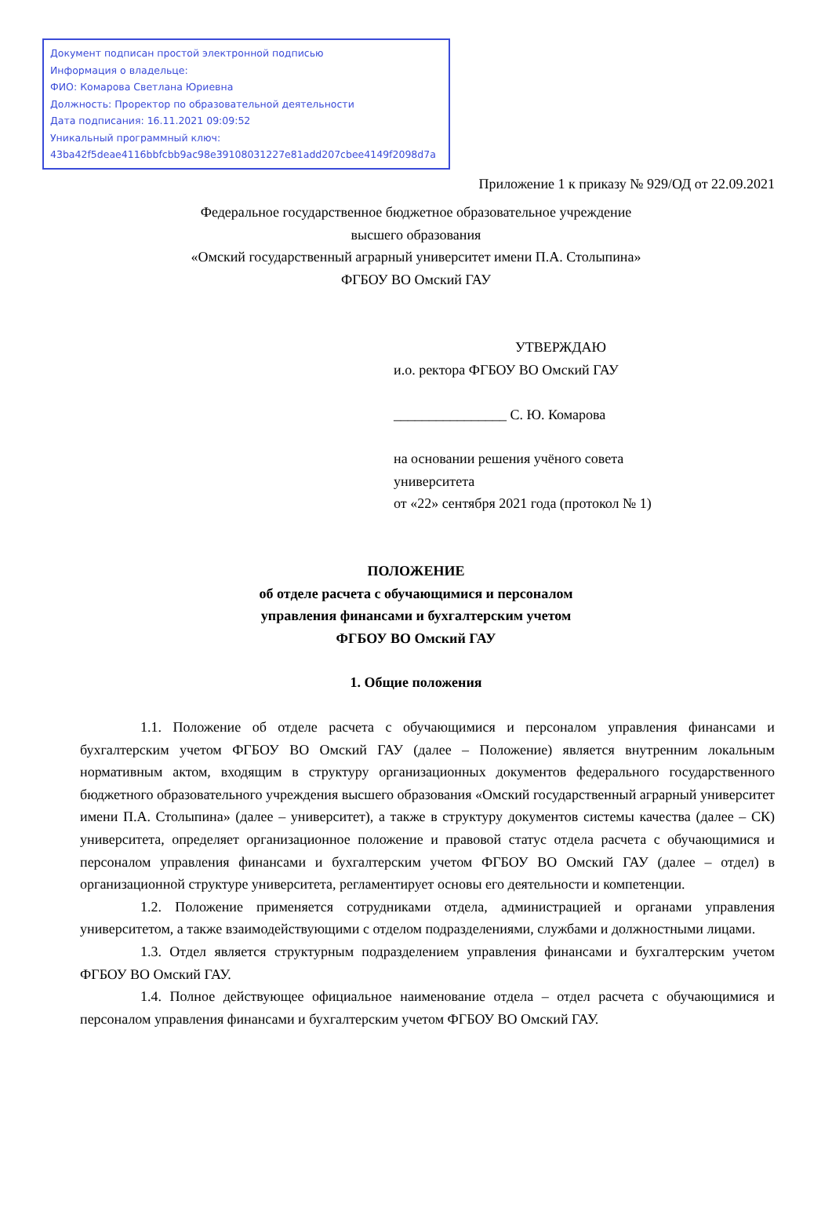Документ подписан простой электронной подписью
Информация о владельце:
ФИО: Комарова Светлана Юриевна
Должность: Проректор по образовательной деятельности
Дата подписания: 16.11.2021 09:09:52
Уникальный программный ключ:
43ba42f5deae4116bbfcbb9ac98e39108031227e81add207cbee4149f2098d7a
Приложение 1 к приказу № 929/ОД от 22.09.2021
Федеральное государственное бюджетное образовательное учреждение
высшего образования
«Омский государственный аграрный университет имени П.А. Столыпина»
ФГБОУ ВО Омский ГАУ
УТВЕРЖДАЮ
и.о. ректора ФГБОУ ВО Омский ГАУ
________________ С. Ю. Комарова
на основании решения учёного совета
университета
от «22» сентября 2021 года (протокол № 1)
ПОЛОЖЕНИЕ
об отделе расчета с обучающимися и персоналом
управления финансами и бухгалтерским учетом
ФГБОУ ВО Омский ГАУ
1. Общие положения
1.1. Положение об отделе расчета с обучающимися и персоналом управления финансами и бухгалтерским учетом ФГБОУ ВО Омский ГАУ (далее – Положение) является внутренним локальным нормативным актом, входящим в структуру организационных документов федерального государственного бюджетного образовательного учреждения высшего образования «Омский государственный аграрный университет имени П.А. Столыпина» (далее – университет), а также в структуру документов системы качества (далее – СК) университета, определяет организационное положение и правовой статус отдела расчета с обучающимися и персоналом управления финансами и бухгалтерским учетом ФГБОУ ВО Омский ГАУ (далее – отдел) в организационной структуре университета, регламентирует основы его деятельности и компетенции.
1.2. Положение применяется сотрудниками отдела, администрацией и органами управления университетом, а также взаимодействующими с отделом подразделениями, службами и должностными лицами.
1.3. Отдел является структурным подразделением управления финансами и бухгалтерским учетом ФГБОУ ВО Омский ГАУ.
1.4. Полное действующее официальное наименование отдела – отдел расчета с обучающимися и персоналом управления финансами и бухгалтерским учетом ФГБОУ ВО Омский ГАУ.